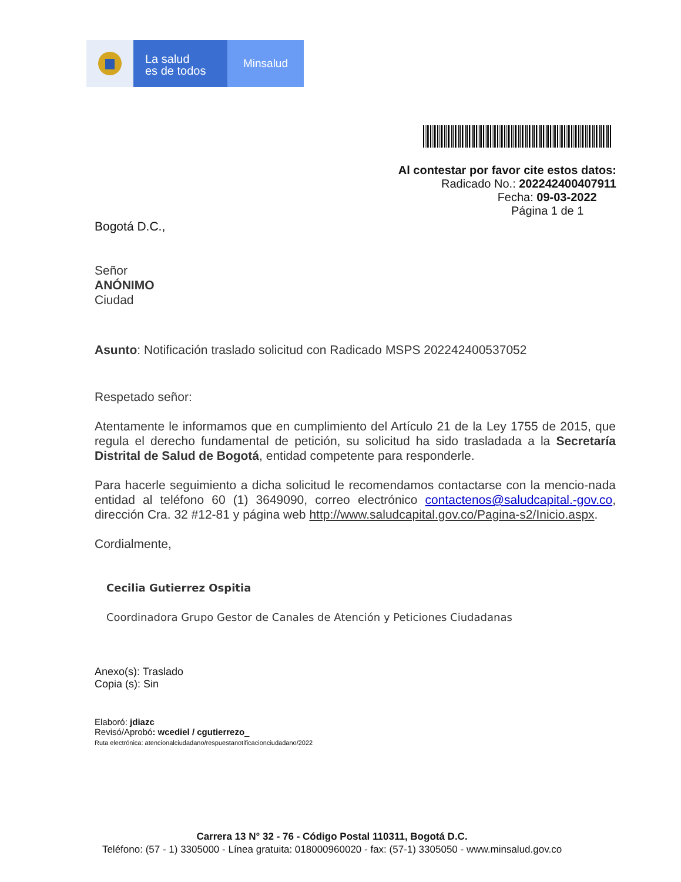La salud
es de todos
Minsalud
Al contestar por favor cite estos datos:
Radicado No.: 202242400407911
Fecha: 09-03-2022
Página 1 de 1
Bogotá D.C.,
Señor
ANÓNIMO
Ciudad
Asunto: Notificación traslado solicitud con Radicado MSPS 202242400537052
Respetado señor:
Atentamente le informamos que en cumplimiento del Artículo 21 de la Ley 1755 de 2015, que regula el derecho fundamental de petición, su solicitud ha sido trasladada a la Secretaría Distrital de Salud de Bogotá, entidad competente para responderle.
Para hacerle seguimiento a dicha solicitud le recomendamos contactarse con la mencio-nada entidad al teléfono 60 (1) 3649090, correo electrónico contactenos@saludcapital.-gov.co, dirección Cra. 32 #12-81 y página web http://www.saludcapital.gov.co/Pagina-s2/Inicio.aspx.
Cordialmente,
Cecilia Gutierrez Ospitia
Coordinadora Grupo Gestor de Canales de Atención y Peticiones Ciudadanas
Anexo(s): Traslado
Copia (s): Sin
Elaboró: jdiazc
Revisó/Aprobó: wcediel / cgutierrezo_
Ruta electrónica: atencionalciudadano/respuestanotificacionciudadano/2022
Carrera 13 N° 32 - 76 - Código Postal 110311, Bogotá D.C.
Teléfono: (57 - 1) 3305000 - Línea gratuita: 018000960020 - fax: (57-1) 3305050 - www.minsalud.gov.co